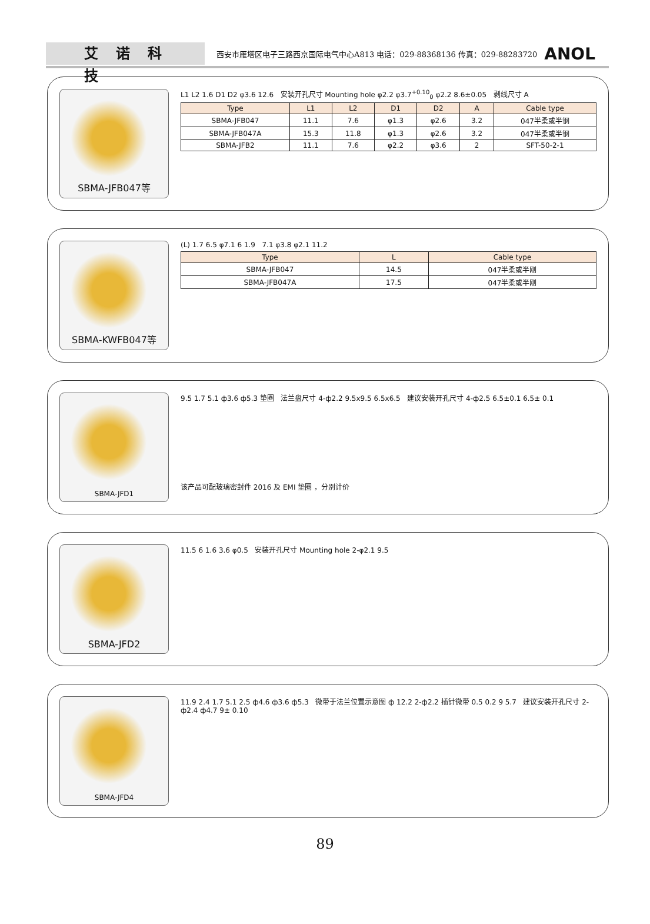艾诺科技
西安市雁塔区电子三路西京国际电气中心A813 电话：029-88368136 传真：029-88283720
ANOL
SBMA-JFB047等
L1 L2 1.6 D1 D2 φ3.6 12.6 安装开孔尺寸 Mounting hole φ2.2 φ3.7<sup>+0.10</sup><sub>0</sub> φ2.2 8.6±0.05 剥线尺寸 A
| Type | L1 | L2 | D1 | D2 | A | Cable type |
| --- | --- | --- | --- | --- | --- | --- |
| SBMA-JFB047 | 11.1 | 7.6 | φ1.3 | φ2.6 | 3.2 | 047半柔或半钢 |
| SBMA-JFB047A | 15.3 | 11.8 | φ1.3 | φ2.6 | 3.2 | 047半柔或半钢 |
| SBMA-JFB2 | 11.1 | 7.6 | φ2.2 | φ3.6 | 2 | SFT-50-2-1 |
SBMA-KWFB047等
(L) 1.7 6.5 φ7.1 6 1.9 7.1 φ3.8 φ2.1 11.2
| Type | L | Cable type |
| --- | --- | --- |
| SBMA-JFB047 | 14.5 | 047半柔或半刚 |
| SBMA-JFB047A | 17.5 | 047半柔或半刚 |
SBMA-JFD1
9.5 1.7 5.1 ф3.6 ф5.3 垫圈 法兰盘尺寸 4-ф2.2 9.5x9.5 6.5x6.5 建议安装开孔尺寸 4-ф2.5 6.5±0.1 6.5± 0.1
该产品可配玻璃密封件 2016 及 EMI 垫圈 ，分别计价
SBMA-JFD2
11.5 6 1.6 3.6 φ0.5 安装开孔尺寸 Mounting hole 2-φ2.1 9.5
SBMA-JFD4
11.9 2.4 1.7 5.1 2.5 ф4.6 ф3.6 ф5.3 微带于法兰位置示意图 ф 12.2 2-ф2.2 插针微带 0.5 0.2 9 5.7 建议安装开孔尺寸 2- ф2.4 ф4.7 9± 0.10
89